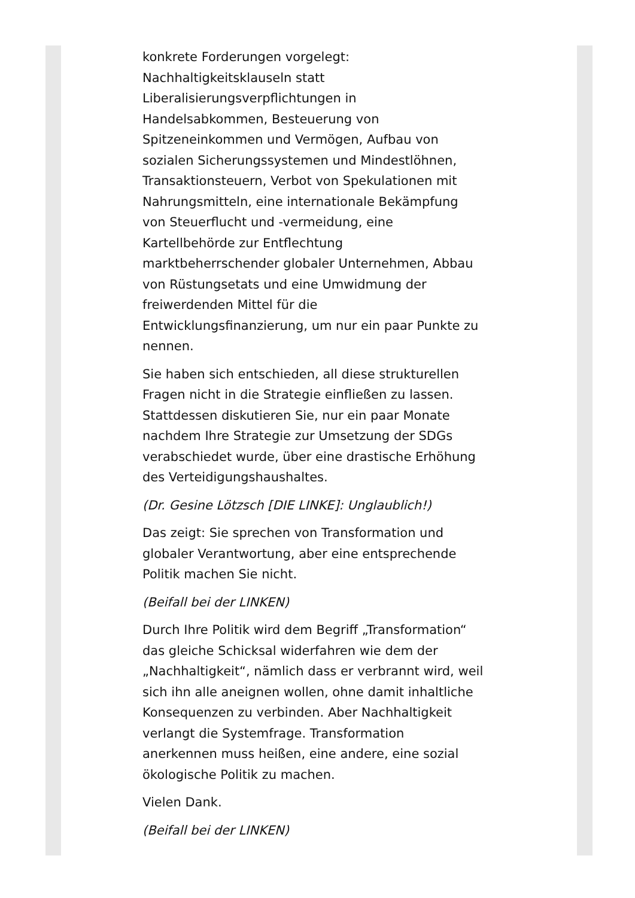konkrete Forderungen vorgelegt:
Nachhaltigkeitsklauseln statt
Liberalisierungsverpflichtungen in
Handelsabkommen, Besteuerung von
Spitzeneinkommen und Vermögen, Aufbau von
sozialen Sicherungssystemen und Mindestlöhnen,
Transaktionsteuern, Verbot von Spekulationen mit
Nahrungsmitteln, eine internationale Bekämpfung
von Steuerflucht und -vermeidung, eine
Kartellbehörde zur Entflechtung
marktbeherrschender globaler Unternehmen, Abbau
von Rüstungsetats und eine Umwidmung der
freiwerdenden Mittel für die
Entwicklungsfinanzierung, um nur ein paar Punkte zu
nennen.
Sie haben sich entschieden, all diese strukturellen
Fragen nicht in die Strategie einfließen zu lassen.
Stattdessen diskutieren Sie, nur ein paar Monate
nachdem Ihre Strategie zur Umsetzung der SDGs
verabschiedet wurde, über eine drastische Erhöhung
des Verteidigungshaushaltes.
(Dr. Gesine Lötzsch [DIE LINKE]: Unglaublich!)
Das zeigt: Sie sprechen von Transformation und
globaler Verantwortung, aber eine entsprechende
Politik machen Sie nicht.
(Beifall bei der LINKEN)
Durch Ihre Politik wird dem Begriff „Transformation“
das gleiche Schicksal widerfahren wie dem der
„Nachhaltigkeit“, nämlich dass er verbrannt wird, weil
sich ihn alle aneignen wollen, ohne damit inhaltliche
Konsequenzen zu verbinden. Aber Nachhaltigkeit
verlangt die Systemfrage. Transformation
anerkennen muss heißen, eine andere, eine sozial
ökologische Politik zu machen.
Vielen Dank.
(Beifall bei der LINKEN)